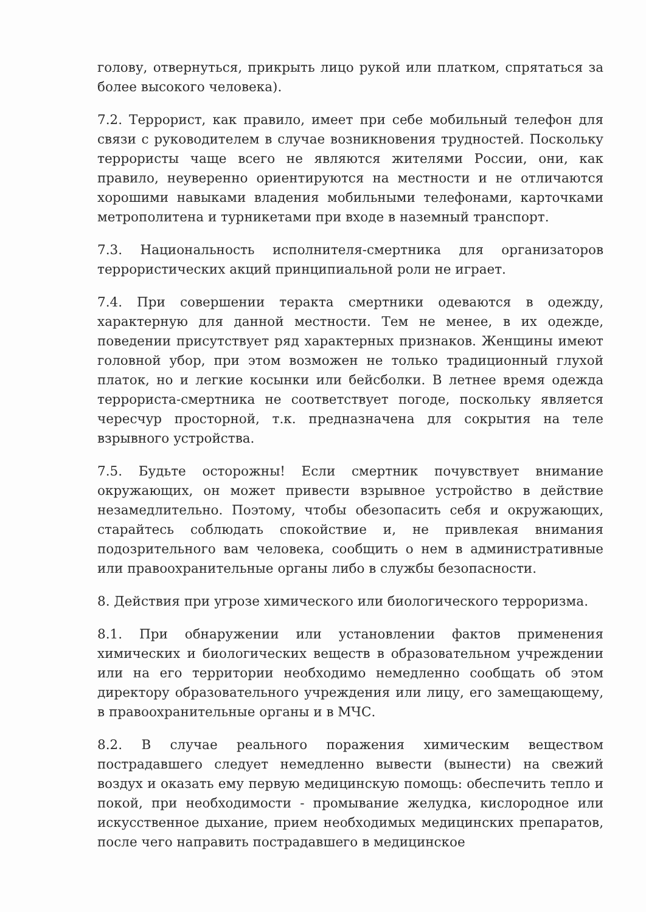голову, отвернуться, прикрыть лицо рукой или платком, спрятаться за более высокого человека).
7.2. Террорист, как правило, имеет при себе мобильный телефон для связи с руководителем в случае возникновения трудностей. Поскольку террористы чаще всего не являются жителями России, они, как правило, неуверенно ориентируются на местности и не отличаются хорошими навыками владения мобильными телефонами, карточками метрополитена и турникетами при входе в наземный транспорт.
7.3. Национальность исполнителя-смертника для организаторов террористических акций принципиальной роли не играет.
7.4. При совершении теракта смертники одеваются в одежду, характерную для данной местности. Тем не менее, в их одежде, поведении присутствует ряд характерных признаков. Женщины имеют головной убор, при этом возможен не только традиционный глухой платок, но и легкие косынки или бейсболки. В летнее время одежда террориста-смертника не соответствует погоде, поскольку является чересчур просторной, т.к. предназначена для сокрытия на теле взрывного устройства.
7.5. Будьте осторожны! Если смертник почувствует внимание окружающих, он может привести взрывное устройство в действие незамедлительно. Поэтому, чтобы обезопасить себя и окружающих, старайтесь соблюдать спокойствие и, не привлекая внимания подозрительного вам человека, сообщить о нем в административные или правоохранительные органы либо в службы безопасности.
8. Действия при угрозе химического или биологического терроризма.
8.1. При обнаружении или установлении фактов применения химических и биологических веществ в образовательном учреждении или на его территории необходимо немедленно сообщать об этом директору образовательного учреждения или лицу, его замещающему, в правоохранительные органы и в МЧС.
8.2. В случае реального поражения химическим веществом пострадавшего следует немедленно вывести (вынести) на свежий воздух и оказать ему первую медицинскую помощь: обеспечить тепло и покой, при необходимости - промывание желудка, кислородное или искусственное дыхание, прием необходимых медицинских препаратов, после чего направить пострадавшего в медицинское